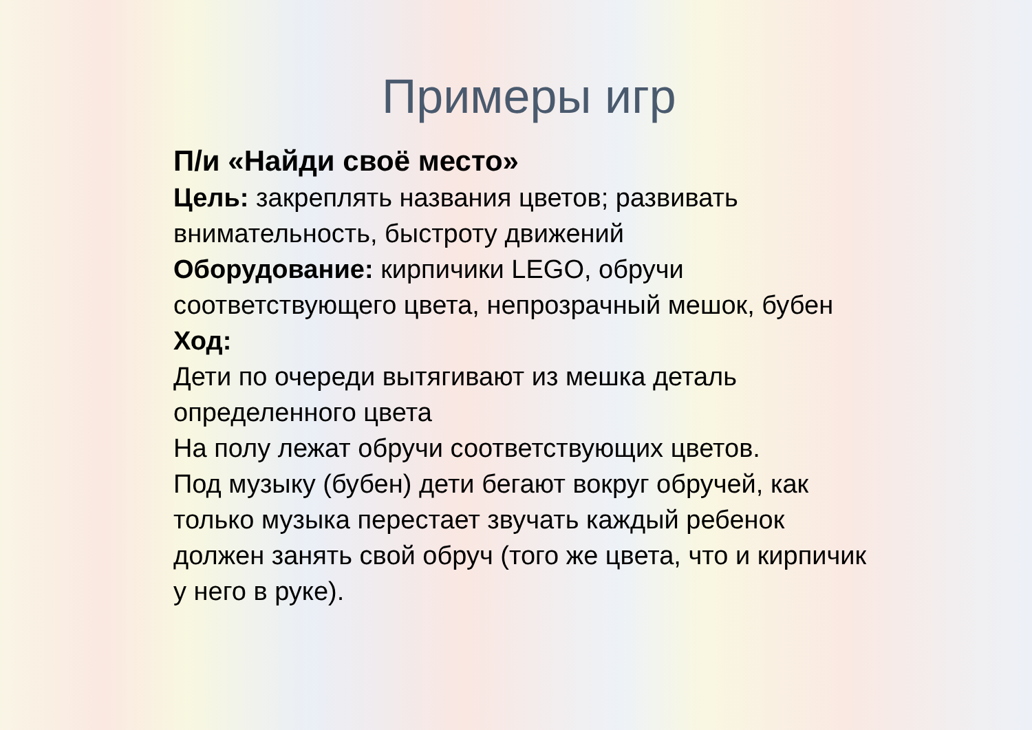Примеры игр
П/и «Найди своё место»
Цель: закреплять названия цветов; развивать внимательность, быстроту движений
Оборудование: кирпичики LEGO, обручи соответствующего цвета, непрозрачный мешок, бубен
Ход:
Дети по очереди вытягивают из мешка деталь определенного цвета
На полу лежат обручи соответствующих цветов.
Под музыку (бубен) дети бегают вокруг обручей, как только музыка перестает звучать каждый ребенок должен занять свой обруч (того же цвета, что и кирпичик у него в руке).